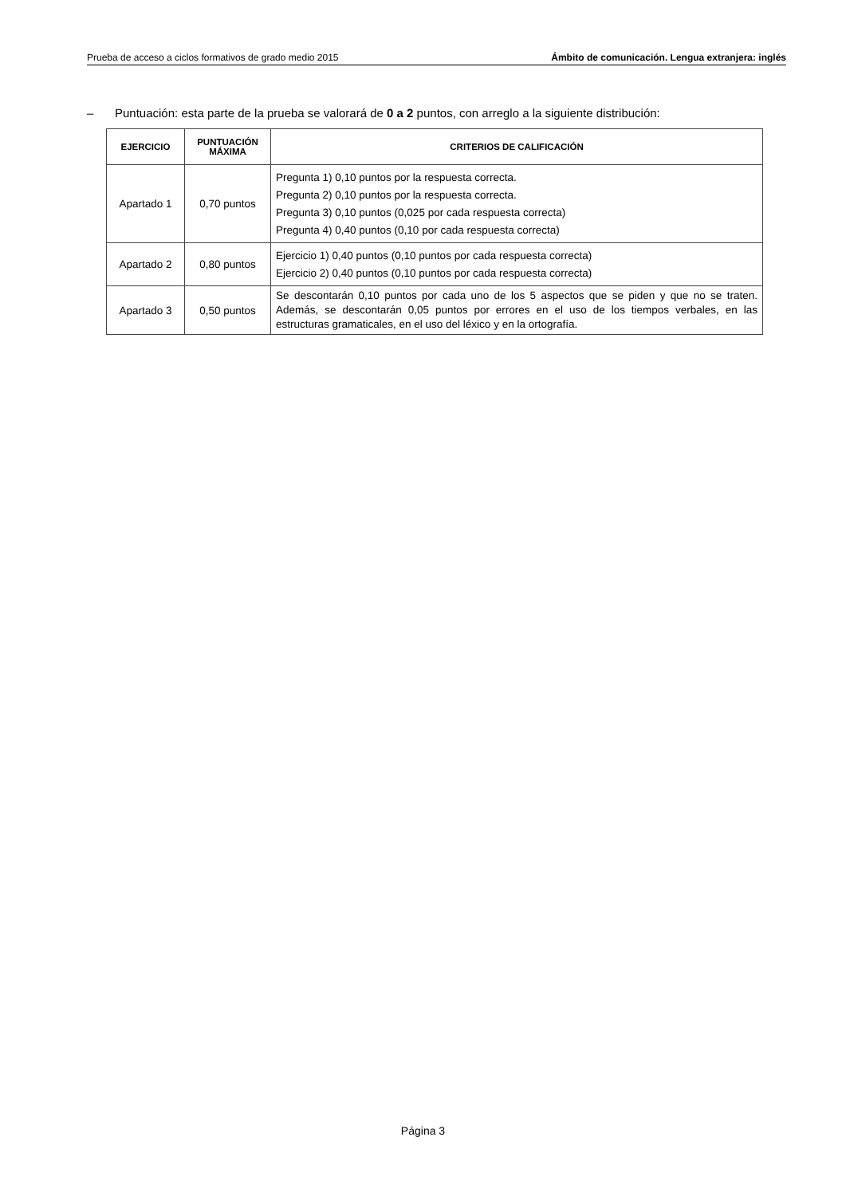Prueba de acceso a ciclos formativos de grado medio 2015
Ámbito de comunicación. Lengua extranjera: inglés
– Puntuación: esta parte de la prueba se valorará de 0 a 2 puntos, con arreglo a la siguiente distribución:
| EJERCICIO | PUNTUACIÓN MÁXIMA | CRITERIOS DE CALIFICACIÓN |
| --- | --- | --- |
| Apartado 1 | 0,70 puntos | Pregunta 1) 0,10 puntos por la respuesta correcta. Pregunta 2) 0,10 puntos por la respuesta correcta. Pregunta 3) 0,10 puntos (0,025 por cada respuesta correcta) Pregunta 4) 0,40 puntos (0,10 por cada respuesta correcta) |
| Apartado 2 | 0,80 puntos | Ejercicio 1) 0,40 puntos (0,10 puntos por cada respuesta correcta) Ejercicio 2) 0,40 puntos (0,10 puntos por cada respuesta correcta) |
| Apartado 3 | 0,50 puntos | Se descontarán 0,10 puntos por cada uno de los 5 aspectos que se piden y que no se traten. Además, se descontarán 0,05 puntos por errores en el uso de los tiempos verbales, en las estructuras gramaticales, en el uso del léxico y en la ortografía. |
Página 3